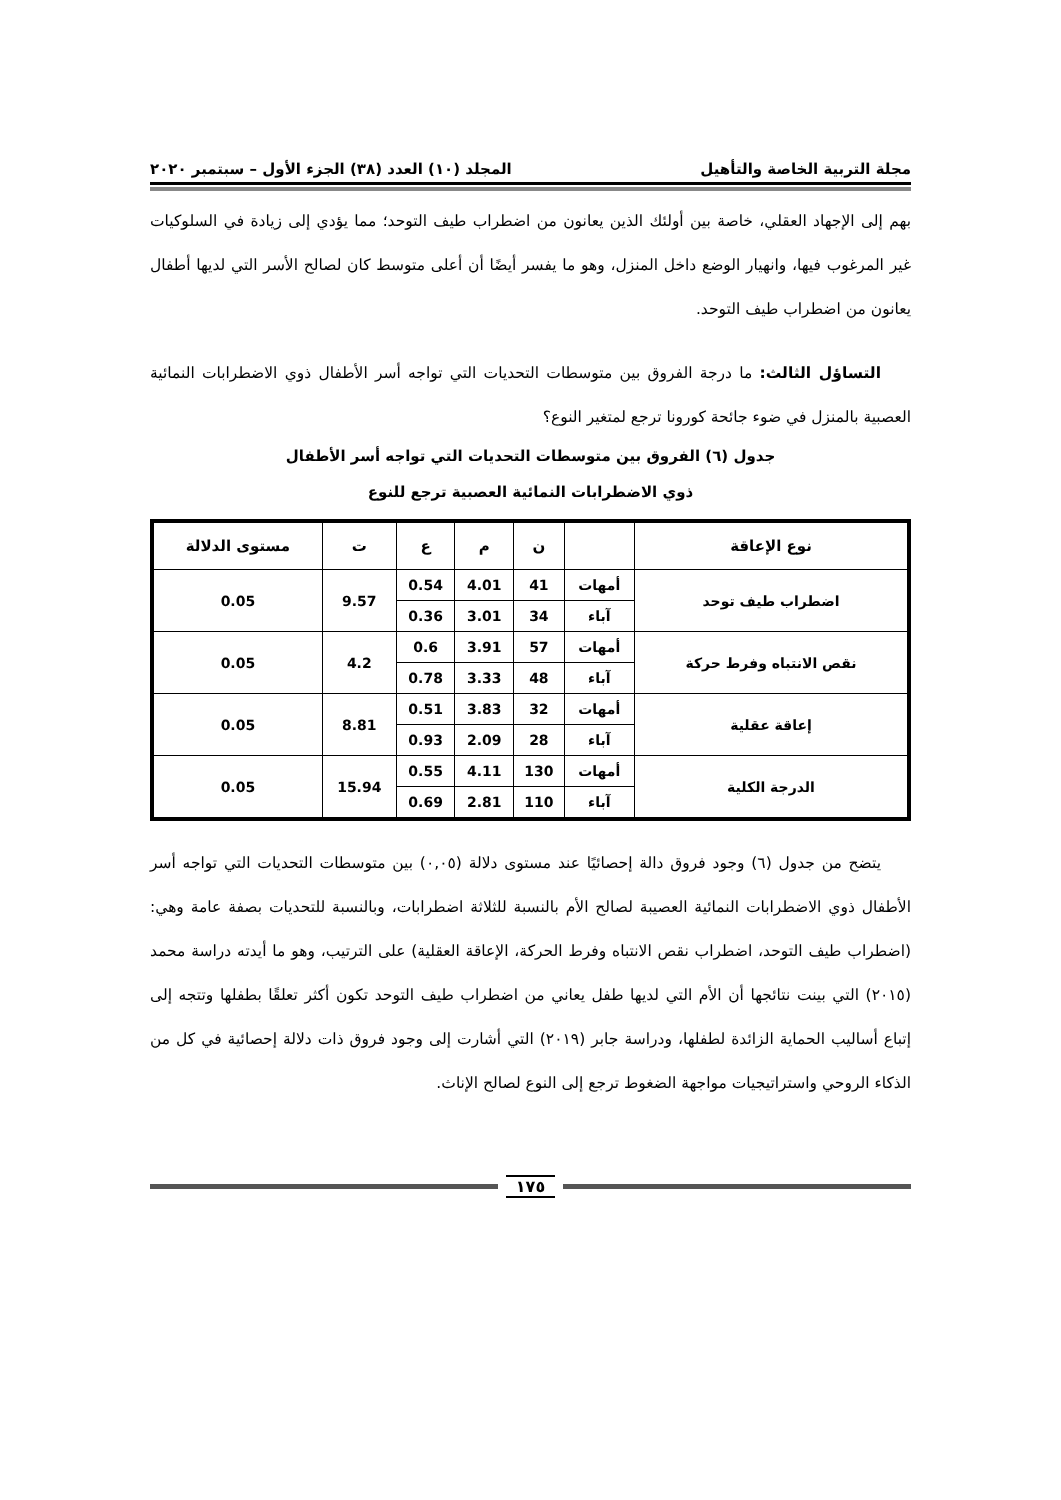مجلة التربية الخاصة والتأهيل المجلد (١٠) العدد (٣٨) الجزء الأول – سبتمبر ٢٠٢٠
بهم إلى الإجهاد العقلي، خاصة بين أولئك الذين يعانون من اضطراب طيف التوحد؛ مما يؤدي إلى زيادة في السلوكيات غير المرغوب فيها، وانهيار الوضع داخل المنزل، وهو ما يفسر أيضًا أن أعلى متوسط كان لصالح الأسر التي لديها أطفال يعانون من اضطراب طيف التوحد.
التساؤل الثالث: ما درجة الفروق بين متوسطات التحديات التي تواجه أسر الأطفال ذوي الاضطرابات النمائية العصبية بالمنزل في ضوء جائحة كورونا ترجع لمتغير النوع؟
جدول (٦) الفروق بين متوسطات التحديات التي تواجه أسر الأطفال
ذوي الاضطرابات النمائية العصبية ترجع للنوع
| نوع الإعاقة | | ن | م | ع | ت | مستوى الدلالة |
| --- | --- | --- | --- | --- | --- | --- |
| اضطراب طيف توحد | أمهات | 41 | 4.01 | 0.54 | 9.57 | 0.05 |
| | آباء | 34 | 3.01 | 0.36 | | |
| نقص الانتباه وفرط حركة | أمهات | 57 | 3.91 | 0.6 | 4.2 | 0.05 |
| | آباء | 48 | 3.33 | 0.78 | | |
| إعاقة عقلية | أمهات | 32 | 3.83 | 0.51 | 8.81 | 0.05 |
| | آباء | 28 | 2.09 | 0.93 | | |
| الدرجة الكلية | أمهات | 130 | 4.11 | 0.55 | 15.94 | 0.05 |
| | آباء | 110 | 2.81 | 0.69 | | |
يتضح من جدول (٦) وجود فروق دالة إحصائيًا عند مستوى دلالة (٠,٠٥) بين متوسطات التحديات التي تواجه أسر الأطفال ذوي الاضطرابات النمائية العصيبة لصالح الأم بالنسبة للثلاثة اضطرابات، وبالنسبة للتحديات بصفة عامة وهي: (اضطراب طيف التوحد، اضطراب نقص الانتباه وفرط الحركة، الإعاقة العقلية) على الترتيب، وهو ما أيدته دراسة محمد (٢٠١٥) التي بينت نتائجها أن الأم التي لديها طفل يعاني من اضطراب طيف التوحد تكون أكثر تعلقًا بطفلها وتتجه إلى إتباع أساليب الحماية الزائدة لطفلها، ودراسة جابر (٢٠١٩) التي أشارت إلى وجود فروق ذات دلالة إحصائية في كل من الذكاء الروحي واستراتيجيات مواجهة الضغوط ترجع إلى النوع لصالح الإناث.
١٧٥